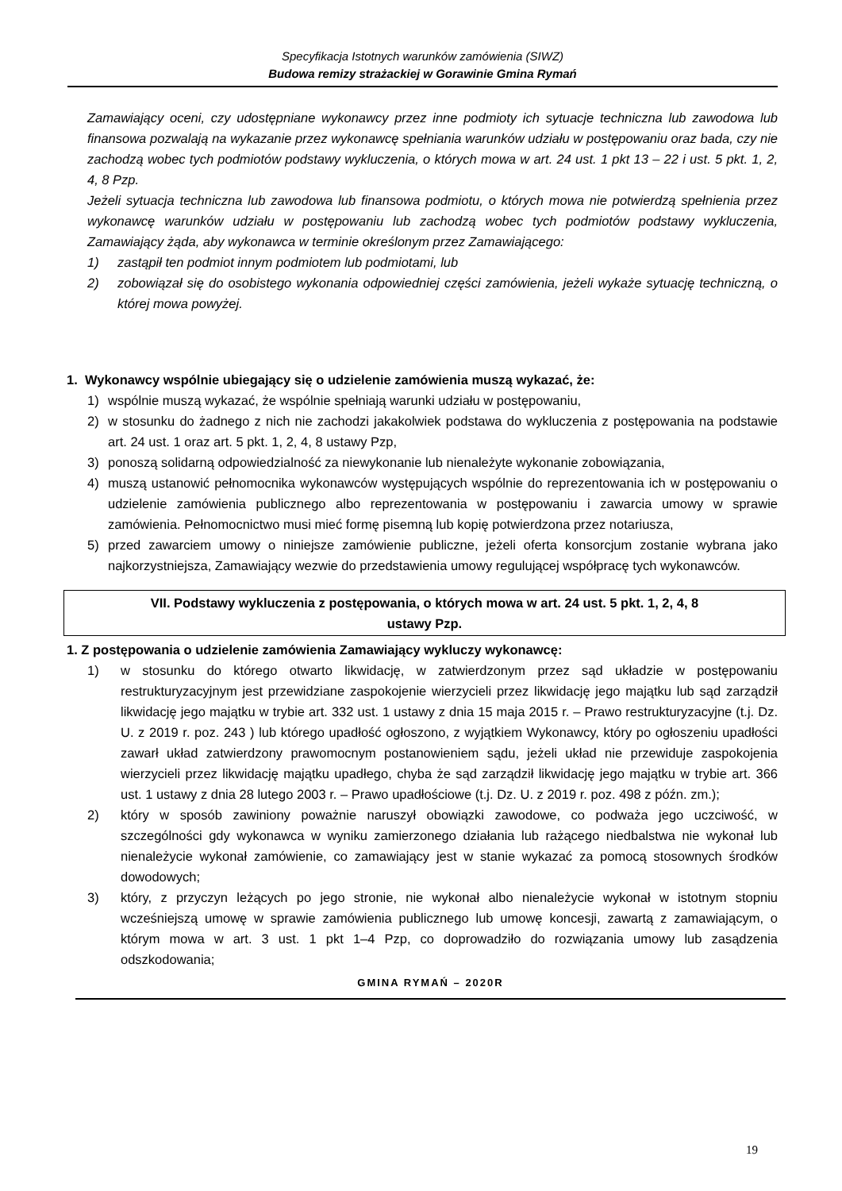Specyfikacja Istotnych warunków zamówienia (SIWZ)
Budowa remizy strażackiej w Gorawinie Gmina Rymań
Zamawiający oceni, czy udostępniane wykonawcy przez inne podmioty ich sytuacje techniczna lub zawodowa lub finansowa pozwalają na wykazanie przez wykonawcę spełniania warunków udziału w postępowaniu oraz bada, czy nie zachodzą wobec tych podmiotów podstawy wykluczenia, o których mowa w art. 24 ust. 1 pkt 13 – 22 i ust. 5 pkt. 1, 2, 4, 8 Pzp.
Jeżeli sytuacja techniczna lub zawodowa lub finansowa podmiotu, o których mowa nie potwierdzą spełnienia przez wykonawcę warunków udziału w postępowaniu lub zachodzą wobec tych podmiotów podstawy wykluczenia, Zamawiający żąda, aby wykonawca w terminie określonym przez Zamawiającego:
1) zastąpił ten podmiot innym podmiotem lub podmiotami, lub
2) zobowiązał się do osobistego wykonania odpowiedniej części zamówienia, jeżeli wykaże sytuację techniczną, o której mowa powyżej.
1. Wykonawcy wspólnie ubiegający się o udzielenie zamówienia muszą wykazać, że:
1) wspólnie muszą wykazać, że wspólnie spełniają warunki udziału w postępowaniu,
2) w stosunku do żadnego z nich nie zachodzi jakakolwiek podstawa do wykluczenia z postępowania na podstawie art. 24 ust. 1 oraz art. 5 pkt. 1, 2, 4, 8 ustawy Pzp,
3) ponoszą solidarną odpowiedzialność za niewykonanie lub nienależyte wykonanie zobowiązania,
4) muszą ustanowić pełnomocnika wykonawców występujących wspólnie do reprezentowania ich w postępowaniu o udzielenie zamówienia publicznego albo reprezentowania w postępowaniu i zawarcia umowy w sprawie zamówienia. Pełnomocnictwo musi mieć formę pisemną lub kopię potwierdzona przez notariusza,
5) przed zawarciem umowy o niniejsze zamówienie publiczne, jeżeli oferta konsorcjum zostanie wybrana jako najkorzystniejsza, Zamawiający wezwie do przedstawienia umowy regulującej współpracę tych wykonawców.
VII. Podstawy wykluczenia z postępowania, o których mowa w art. 24 ust. 5 pkt. 1, 2, 4, 8
ustawy Pzp.
1. Z postępowania o udzielenie zamówienia Zamawiający wykluczy wykonawcę:
1) w stosunku do którego otwarto likwidację, w zatwierdzonym przez sąd układzie w postępowaniu restrukturyzacyjnym jest przewidziane zaspokojenie wierzycieli przez likwidację jego majątku lub sąd zarządził likwidację jego majątku w trybie art. 332 ust. 1 ustawy z dnia 15 maja 2015 r. – Prawo restrukturyzacyjne (t.j. Dz. U. z 2019 r. poz. 243 ) lub którego upadłość ogłoszono, z wyjątkiem Wykonawcy, który po ogłoszeniu upadłości zawarł układ zatwierdzony prawomocnym postanowieniem sądu, jeżeli układ nie przewiduje zaspokojenia wierzycieli przez likwidację majątku upadłego, chyba że sąd zarządził likwidację jego majątku w trybie art. 366 ust. 1 ustawy z dnia 28 lutego 2003 r. – Prawo upadłościowe (t.j. Dz. U. z 2019 r. poz. 498 z późn. zm.);
2) który w sposób zawiniony poważnie naruszył obowiązki zawodowe, co podważa jego uczciwość, w szczególności gdy wykonawca w wyniku zamierzonego działania lub rażącego niedbalstwa nie wykonał lub nienależycie wykonał zamówienie, co zamawiający jest w stanie wykazać za pomocą stosownych środków dowodowych;
3) który, z przyczyn leżących po jego stronie, nie wykonał albo nienależycie wykonał w istotnym stopniu wcześniejszą umowę w sprawie zamówienia publicznego lub umowę koncesji, zawartą z zamawiającym, o którym mowa w art. 3 ust. 1 pkt 1–4 Pzp, co doprowadziło do rozwiązania umowy lub zasądzenia odszkodowania;
GMINA RYMAŃ – 2020R
19